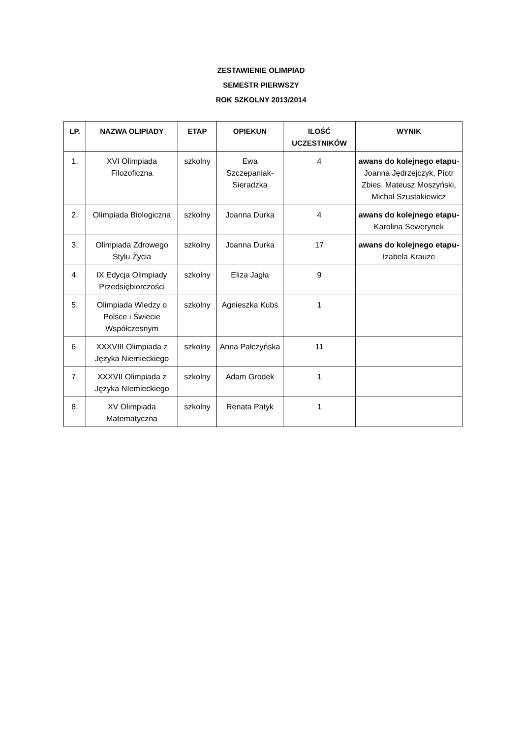ZESTAWIENIE OLIMPIAD
SEMESTR PIERWSZY
ROK SZKOLNY 2013/2014
| LP. | NAZWA OLIPIADY | ETAP | OPIEKUN | ILOŚĆ UCZESTNIKÓW | WYNIK |
| --- | --- | --- | --- | --- | --- |
| 1. | XVI Olimpiada Filozoficzna | szkolny | Ewa Szczepaniak-Sieradzka | 4 | awans do kolejnego etapu - Joanna Jędrzejczyk, Piotr Zbies, Mateusz Moszyński, Michał Szustakiewicz |
| 2. | Olimpiada Biologiczna | szkolny | Joanna Durka | 4 | awans do kolejnego etapu- Karolina Sewerynek |
| 3. | Olimpiada Zdrowego Stylu Życia | szkolny | Joanna Durka | 17 | awans do kolejnego etapu- Izabela Krauze |
| 4. | IX Edycja Olimpiady Przedsiębiorczości | szkolny | Eliza Jagła | 9 | |
| 5. | Olimpiada Wiedzy o Polsce i Świecie Współczesnym | szkolny | Agnieszka Kubś | 1 | |
| 6. | XXXVIII Olimpiada z Języka Niemieckiego | szkolny | Anna Pałczyńska | 11 | |
| 7. | XXXVII Olimpiada z Języka NIemieckiego | szkolny | Adam Grodek | 1 | |
| 8. | XV Olimpiada Matematyczna | szkolny | Renata Patyk | 1 | |